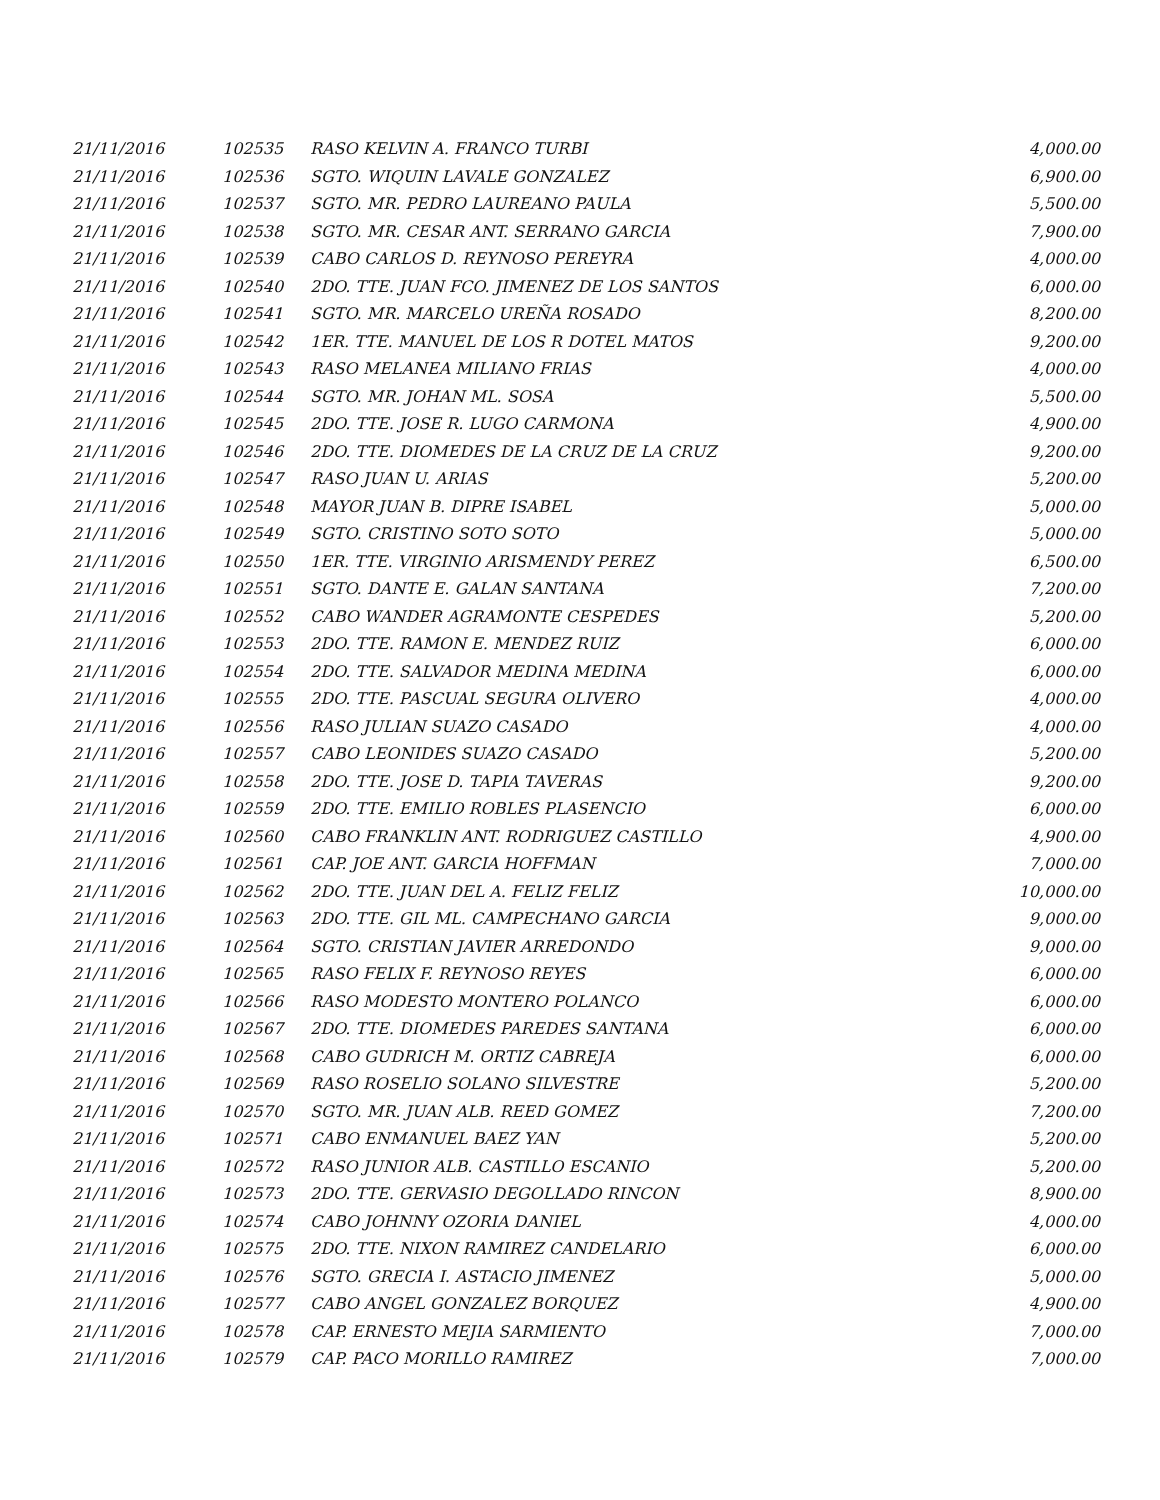| 21/11/2016 | 102535 | RASO KELVIN A. FRANCO TURBI | 4,000.00 |
| 21/11/2016 | 102536 | SGTO. WIQUIN LAVALE GONZALEZ | 6,900.00 |
| 21/11/2016 | 102537 | SGTO. MR. PEDRO LAUREANO PAULA | 5,500.00 |
| 21/11/2016 | 102538 | SGTO. MR. CESAR ANT. SERRANO GARCIA | 7,900.00 |
| 21/11/2016 | 102539 | CABO CARLOS D. REYNOSO PEREYRA | 4,000.00 |
| 21/11/2016 | 102540 | 2DO. TTE. JUAN FCO. JIMENEZ DE LOS SANTOS | 6,000.00 |
| 21/11/2016 | 102541 | SGTO. MR. MARCELO UREÑA ROSADO | 8,200.00 |
| 21/11/2016 | 102542 | 1ER. TTE. MANUEL DE LOS R DOTEL MATOS | 9,200.00 |
| 21/11/2016 | 102543 | RASO MELANEA MILIANO FRIAS | 4,000.00 |
| 21/11/2016 | 102544 | SGTO. MR. JOHAN ML. SOSA | 5,500.00 |
| 21/11/2016 | 102545 | 2DO. TTE. JOSE R. LUGO CARMONA | 4,900.00 |
| 21/11/2016 | 102546 | 2DO. TTE. DIOMEDES DE LA CRUZ DE LA CRUZ | 9,200.00 |
| 21/11/2016 | 102547 | RASO JUAN U. ARIAS | 5,200.00 |
| 21/11/2016 | 102548 | MAYOR JUAN B. DIPRE ISABEL | 5,000.00 |
| 21/11/2016 | 102549 | SGTO. CRISTINO SOTO SOTO | 5,000.00 |
| 21/11/2016 | 102550 | 1ER. TTE. VIRGINIO ARISMENDY PEREZ | 6,500.00 |
| 21/11/2016 | 102551 | SGTO. DANTE E. GALAN SANTANA | 7,200.00 |
| 21/11/2016 | 102552 | CABO WANDER AGRAMONTE CESPEDES | 5,200.00 |
| 21/11/2016 | 102553 | 2DO. TTE. RAMON E. MENDEZ RUIZ | 6,000.00 |
| 21/11/2016 | 102554 | 2DO. TTE. SALVADOR MEDINA MEDINA | 6,000.00 |
| 21/11/2016 | 102555 | 2DO. TTE. PASCUAL SEGURA OLIVERO | 4,000.00 |
| 21/11/2016 | 102556 | RASO JULIAN SUAZO CASADO | 4,000.00 |
| 21/11/2016 | 102557 | CABO LEONIDES SUAZO CASADO | 5,200.00 |
| 21/11/2016 | 102558 | 2DO. TTE. JOSE D. TAPIA TAVERAS | 9,200.00 |
| 21/11/2016 | 102559 | 2DO. TTE. EMILIO ROBLES PLASENCIO | 6,000.00 |
| 21/11/2016 | 102560 | CABO FRANKLIN ANT. RODRIGUEZ CASTILLO | 4,900.00 |
| 21/11/2016 | 102561 | CAP. JOE ANT. GARCIA HOFFMAN | 7,000.00 |
| 21/11/2016 | 102562 | 2DO. TTE. JUAN DEL A. FELIZ FELIZ | 10,000.00 |
| 21/11/2016 | 102563 | 2DO. TTE. GIL ML. CAMPECHANO GARCIA | 9,000.00 |
| 21/11/2016 | 102564 | SGTO. CRISTIAN JAVIER ARREDONDO | 9,000.00 |
| 21/11/2016 | 102565 | RASO FELIX F. REYNOSO REYES | 6,000.00 |
| 21/11/2016 | 102566 | RASO MODESTO MONTERO POLANCO | 6,000.00 |
| 21/11/2016 | 102567 | 2DO. TTE. DIOMEDES PAREDES SANTANA | 6,000.00 |
| 21/11/2016 | 102568 | CABO GUDRICH M. ORTIZ CABREJA | 6,000.00 |
| 21/11/2016 | 102569 | RASO ROSELIO SOLANO SILVESTRE | 5,200.00 |
| 21/11/2016 | 102570 | SGTO. MR. JUAN ALB. REED GOMEZ | 7,200.00 |
| 21/11/2016 | 102571 | CABO ENMANUEL BAEZ YAN | 5,200.00 |
| 21/11/2016 | 102572 | RASO JUNIOR ALB. CASTILLO ESCANIO | 5,200.00 |
| 21/11/2016 | 102573 | 2DO. TTE. GERVASIO DEGOLLADO RINCON | 8,900.00 |
| 21/11/2016 | 102574 | CABO JOHNNY OZORIA DANIEL | 4,000.00 |
| 21/11/2016 | 102575 | 2DO. TTE. NIXON RAMIREZ CANDELARIO | 6,000.00 |
| 21/11/2016 | 102576 | SGTO. GRECIA I. ASTACIO JIMENEZ | 5,000.00 |
| 21/11/2016 | 102577 | CABO ANGEL GONZALEZ BORQUEZ | 4,900.00 |
| 21/11/2016 | 102578 | CAP. ERNESTO MEJIA SARMIENTO | 7,000.00 |
| 21/11/2016 | 102579 | CAP. PACO MORILLO RAMIREZ | 7,000.00 |